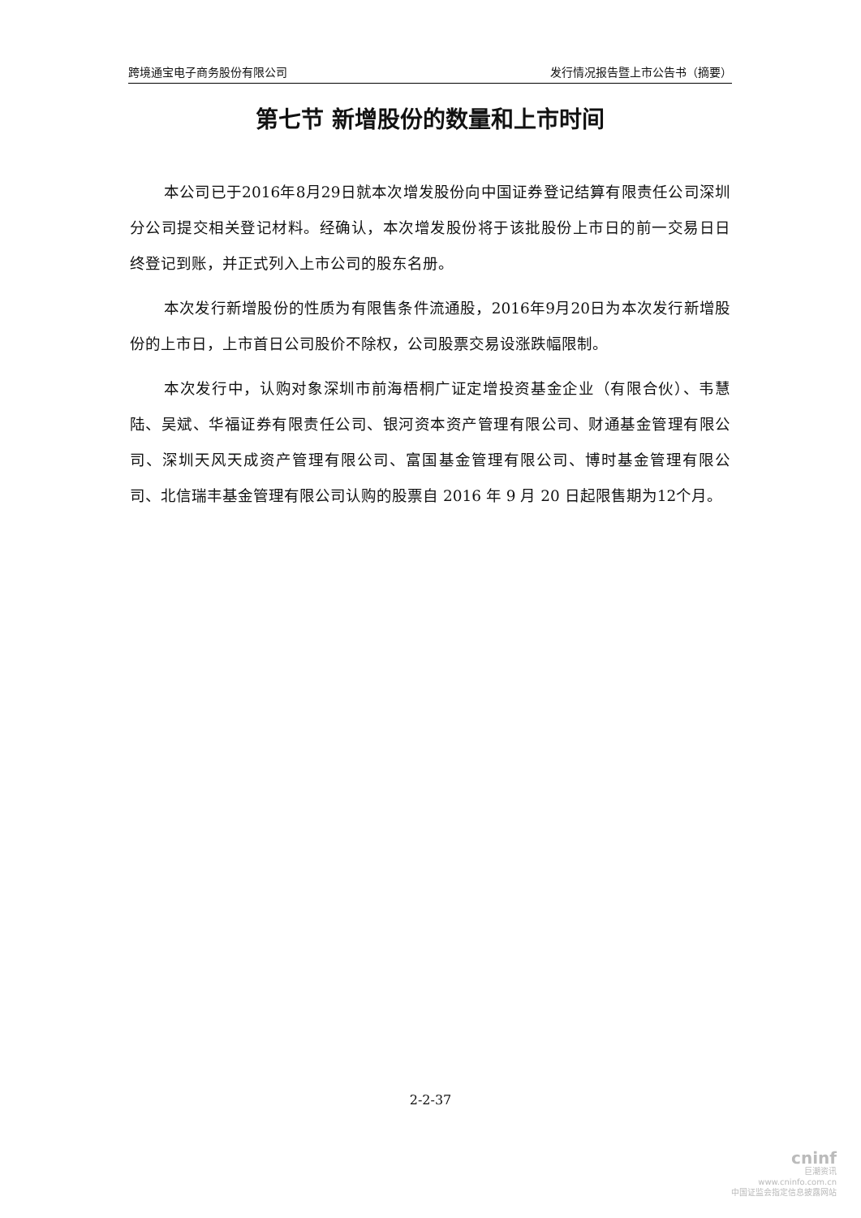跨境通宝电子商务股份有限公司 发行情况报告暨上市公告书（摘要）
第七节 新增股份的数量和上市时间
本公司已于2016年8月29日就本次增发股份向中国证券登记结算有限责任公司深圳分公司提交相关登记材料。经确认，本次增发股份将于该批股份上市日的前一交易日日终登记到账，并正式列入上市公司的股东名册。
本次发行新增股份的性质为有限售条件流通股，2016年9月20日为本次发行新增股份的上市日，上市首日公司股价不除权，公司股票交易设涨跌幅限制。
本次发行中，认购对象深圳市前海梧桐广证定增投资基金企业（有限合伙）、韦慧陆、吴斌、华福证券有限责任公司、银河资本资产管理有限公司、财通基金管理有限公司、深圳天风天成资产管理有限公司、富国基金管理有限公司、博时基金管理有限公司、北信瑞丰基金管理有限公司认购的股票自 2016 年 9 月 20 日起限售期为12个月。
2-2-37
cninf
巨潮资讯
www.cninfo.com.cn
中国证监会指定信息披露网站